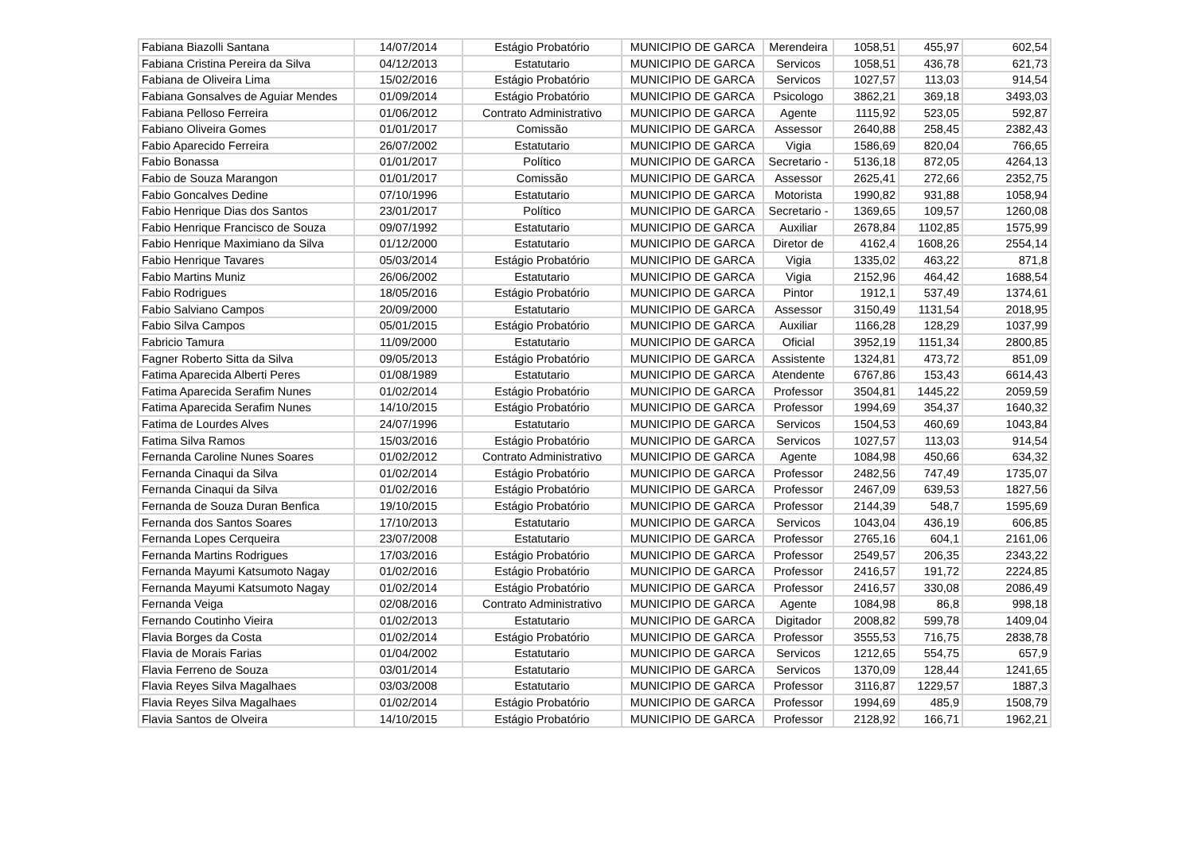| Fabiana Biazolli Santana | 14/07/2014 | Estágio Probatório | MUNICIPIO DE GARCA | Merendeira | 1058,51 | 455,97 | 602,54 |
| Fabiana Cristina Pereira da Silva | 04/12/2013 | Estatutario | MUNICIPIO DE GARCA | Servicos | 1058,51 | 436,78 | 621,73 |
| Fabiana de Oliveira Lima | 15/02/2016 | Estágio Probatório | MUNICIPIO DE GARCA | Servicos | 1027,57 | 113,03 | 914,54 |
| Fabiana Gonsalves de Aguiar Mendes | 01/09/2014 | Estágio Probatório | MUNICIPIO DE GARCA | Psicologo | 3862,21 | 369,18 | 3493,03 |
| Fabiana Pelloso Ferreira | 01/06/2012 | Contrato Administrativo | MUNICIPIO DE GARCA | Agente | 1115,92 | 523,05 | 592,87 |
| Fabiano Oliveira Gomes | 01/01/2017 | Comissão | MUNICIPIO DE GARCA | Assessor | 2640,88 | 258,45 | 2382,43 |
| Fabio Aparecido Ferreira | 26/07/2002 | Estatutario | MUNICIPIO DE GARCA | Vigia | 1586,69 | 820,04 | 766,65 |
| Fabio Bonassa | 01/01/2017 | Político | MUNICIPIO DE GARCA | Secretario - | 5136,18 | 872,05 | 4264,13 |
| Fabio de Souza Marangon | 01/01/2017 | Comissão | MUNICIPIO DE GARCA | Assessor | 2625,41 | 272,66 | 2352,75 |
| Fabio Goncalves Dedine | 07/10/1996 | Estatutario | MUNICIPIO DE GARCA | Motorista | 1990,82 | 931,88 | 1058,94 |
| Fabio Henrique Dias dos Santos | 23/01/2017 | Político | MUNICIPIO DE GARCA | Secretario - | 1369,65 | 109,57 | 1260,08 |
| Fabio Henrique Francisco de Souza | 09/07/1992 | Estatutario | MUNICIPIO DE GARCA | Auxiliar | 2678,84 | 1102,85 | 1575,99 |
| Fabio Henrique Maximiano da Silva | 01/12/2000 | Estatutario | MUNICIPIO DE GARCA | Diretor de | 4162,4 | 1608,26 | 2554,14 |
| Fabio Henrique Tavares | 05/03/2014 | Estágio Probatório | MUNICIPIO DE GARCA | Vigia | 1335,02 | 463,22 | 871,8 |
| Fabio Martins Muniz | 26/06/2002 | Estatutario | MUNICIPIO DE GARCA | Vigia | 2152,96 | 464,42 | 1688,54 |
| Fabio Rodrigues | 18/05/2016 | Estágio Probatório | MUNICIPIO DE GARCA | Pintor | 1912,1 | 537,49 | 1374,61 |
| Fabio Salviano Campos | 20/09/2000 | Estatutario | MUNICIPIO DE GARCA | Assessor | 3150,49 | 1131,54 | 2018,95 |
| Fabio Silva Campos | 05/01/2015 | Estágio Probatório | MUNICIPIO DE GARCA | Auxiliar | 1166,28 | 128,29 | 1037,99 |
| Fabricio Tamura | 11/09/2000 | Estatutario | MUNICIPIO DE GARCA | Oficial | 3952,19 | 1151,34 | 2800,85 |
| Fagner Roberto Sitta da Silva | 09/05/2013 | Estágio Probatório | MUNICIPIO DE GARCA | Assistente | 1324,81 | 473,72 | 851,09 |
| Fatima Aparecida Alberti Peres | 01/08/1989 | Estatutario | MUNICIPIO DE GARCA | Atendente | 6767,86 | 153,43 | 6614,43 |
| Fatima Aparecida Serafim Nunes | 01/02/2014 | Estágio Probatório | MUNICIPIO DE GARCA | Professor | 3504,81 | 1445,22 | 2059,59 |
| Fatima Aparecida Serafim Nunes | 14/10/2015 | Estágio Probatório | MUNICIPIO DE GARCA | Professor | 1994,69 | 354,37 | 1640,32 |
| Fatima de Lourdes Alves | 24/07/1996 | Estatutario | MUNICIPIO DE GARCA | Servicos | 1504,53 | 460,69 | 1043,84 |
| Fatima Silva Ramos | 15/03/2016 | Estágio Probatório | MUNICIPIO DE GARCA | Servicos | 1027,57 | 113,03 | 914,54 |
| Fernanda Caroline Nunes Soares | 01/02/2012 | Contrato Administrativo | MUNICIPIO DE GARCA | Agente | 1084,98 | 450,66 | 634,32 |
| Fernanda Cinaqui da Silva | 01/02/2014 | Estágio Probatório | MUNICIPIO DE GARCA | Professor | 2482,56 | 747,49 | 1735,07 |
| Fernanda Cinaqui da Silva | 01/02/2016 | Estágio Probatório | MUNICIPIO DE GARCA | Professor | 2467,09 | 639,53 | 1827,56 |
| Fernanda de Souza Duran Benfica | 19/10/2015 | Estágio Probatório | MUNICIPIO DE GARCA | Professor | 2144,39 | 548,7 | 1595,69 |
| Fernanda dos Santos Soares | 17/10/2013 | Estatutario | MUNICIPIO DE GARCA | Servicos | 1043,04 | 436,19 | 606,85 |
| Fernanda Lopes Cerqueira | 23/07/2008 | Estatutario | MUNICIPIO DE GARCA | Professor | 2765,16 | 604,1 | 2161,06 |
| Fernanda Martins Rodrigues | 17/03/2016 | Estágio Probatório | MUNICIPIO DE GARCA | Professor | 2549,57 | 206,35 | 2343,22 |
| Fernanda Mayumi Katsumoto Nagay | 01/02/2016 | Estágio Probatório | MUNICIPIO DE GARCA | Professor | 2416,57 | 191,72 | 2224,85 |
| Fernanda Mayumi Katsumoto Nagay | 01/02/2014 | Estágio Probatório | MUNICIPIO DE GARCA | Professor | 2416,57 | 330,08 | 2086,49 |
| Fernanda Veiga | 02/08/2016 | Contrato Administrativo | MUNICIPIO DE GARCA | Agente | 1084,98 | 86,8 | 998,18 |
| Fernando Coutinho Vieira | 01/02/2013 | Estatutario | MUNICIPIO DE GARCA | Digitador | 2008,82 | 599,78 | 1409,04 |
| Flavia Borges da Costa | 01/02/2014 | Estágio Probatório | MUNICIPIO DE GARCA | Professor | 3555,53 | 716,75 | 2838,78 |
| Flavia de Morais Farias | 01/04/2002 | Estatutario | MUNICIPIO DE GARCA | Servicos | 1212,65 | 554,75 | 657,9 |
| Flavia Ferreno de Souza | 03/01/2014 | Estatutario | MUNICIPIO DE GARCA | Servicos | 1370,09 | 128,44 | 1241,65 |
| Flavia Reyes Silva Magalhaes | 03/03/2008 | Estatutario | MUNICIPIO DE GARCA | Professor | 3116,87 | 1229,57 | 1887,3 |
| Flavia Reyes Silva Magalhaes | 01/02/2014 | Estágio Probatório | MUNICIPIO DE GARCA | Professor | 1994,69 | 485,9 | 1508,79 |
| Flavia Santos de Olveira | 14/10/2015 | Estágio Probatório | MUNICIPIO DE GARCA | Professor | 2128,92 | 166,71 | 1962,21 |